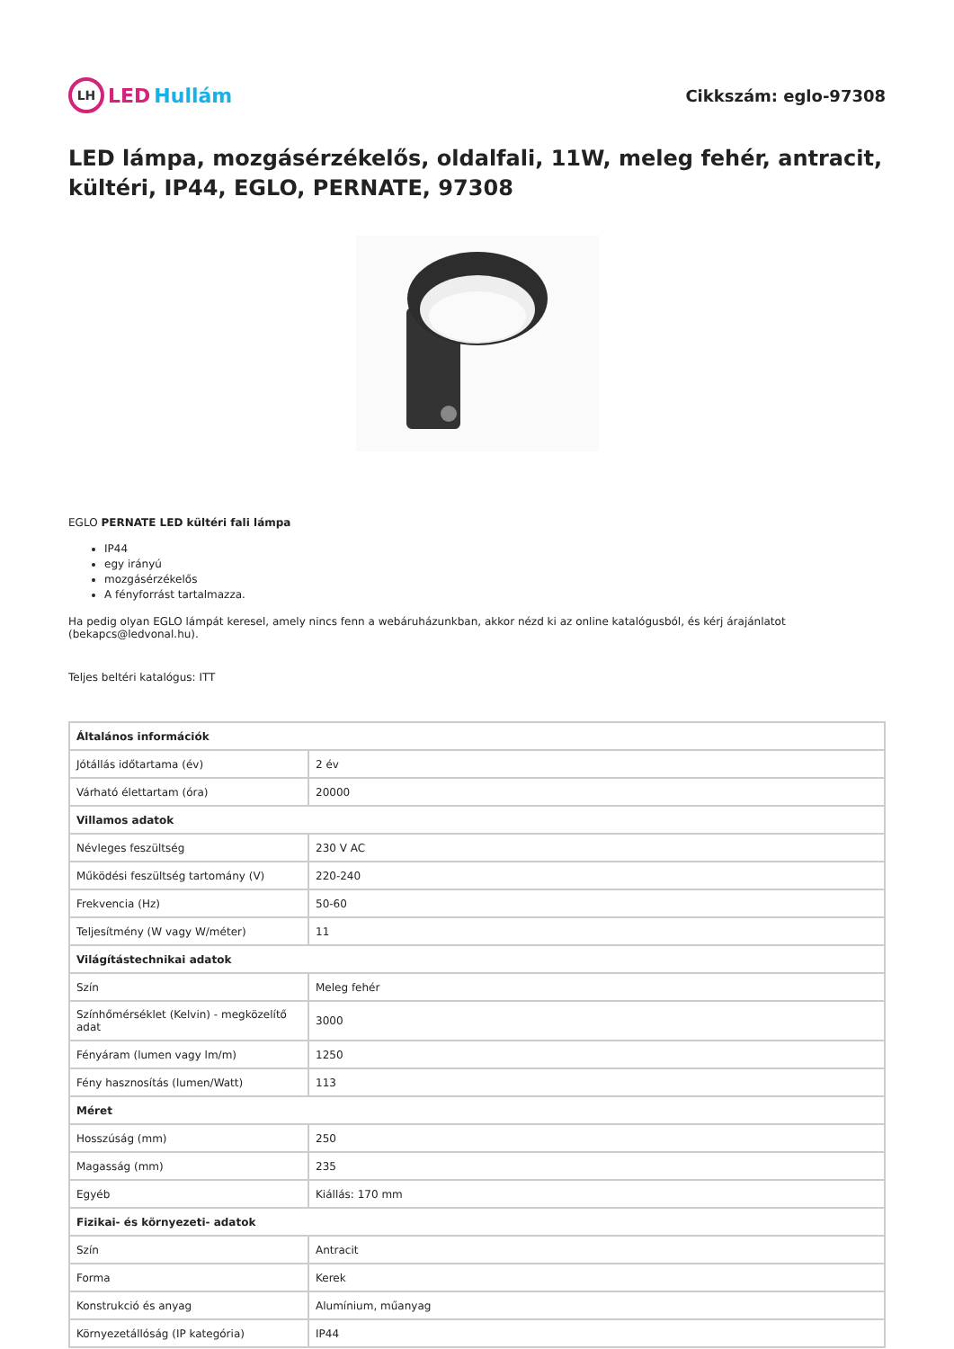LH LED Hullám
Cikkszám: eglo-97308
LED lámpa, mozgásérzékelős, oldalfali, 11W, meleg fehér, antracit, kültéri, IP44, EGLO, PERNATE, 97308
EGLO PERNATE LED kültéri fali lámpa
IP44
egy irányú
mozgásérzékelős
A fényforrást tartalmazza.
Ha pedig olyan EGLO lámpát keresel, amely nincs fenn a webáruházunkban, akkor nézd ki az online katalógusból, és kérj árajánlatot (bekapcs@ledvonal.hu).
Teljes beltéri katalógus: ITT
| Általános információk | |
| Jótállás időtartama (év) | 2 év |
| Várható élettartam (óra) | 20000 |
| Villamos adatok | |
| Névleges feszültség | 230 V AC |
| Működési feszültség tartomány (V) | 220-240 |
| Frekvencia (Hz) | 50-60 |
| Teljesítmény (W vagy W/méter) | 11 |
| Világítástechnikai adatok | |
| Szín | Meleg fehér |
| Színhőmérséklet (Kelvin) - megközelítő adat | 3000 |
| Fényáram (lumen vagy lm/m) | 1250 |
| Fény hasznosítás (lumen/Watt) | 113 |
| Méret | |
| Hosszúság (mm) | 250 |
| Magasság (mm) | 235 |
| Egyéb | Kiállás: 170 mm |
| Fizikai- és környezeti- adatok | |
| Szín | Antracit |
| Forma | Kerek |
| Konstrukció és anyag | Alumínium, műanyag |
| Környezetállóság (IP kategória) | IP44 |